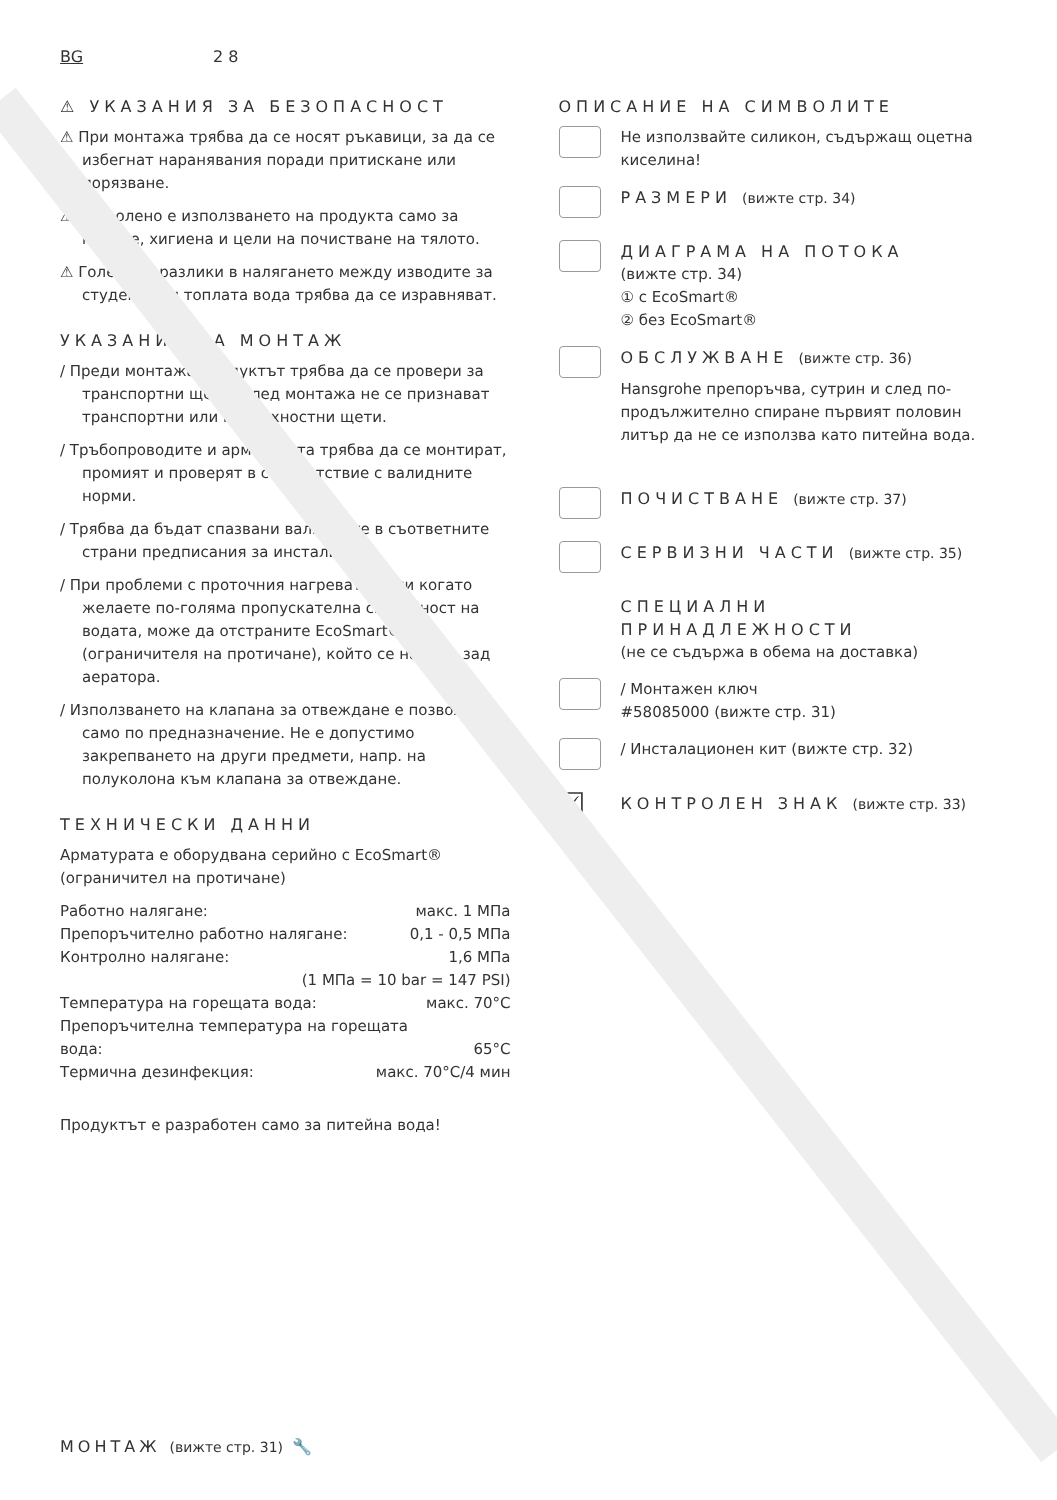BG 2 8
⚠ УКАЗАНИЯ ЗА БЕЗОПАСНОСТ
⚠ При монтажа трябва да се носят ръкавици, за да се избегнат наранявания поради притискане или порязване.
⚠ Позволено е използването на продукта само за къпане, хигиена и цели на почистване на тялото.
⚠ Големите разлики в налягането между изводите за студената и топлата вода трябва да се изравняват.
УКАЗАНИЯ ЗА МОНТАЖ
/ Преди монтажа продуктът трябва да се провери за транспортни щети. След монтажа не се признават транспортни или повърхностни щети.
/ Тръбопроводите и арматурата трябва да се монтират, промият и проверят в съответствие с валидните норми.
/ Трябва да бъдат спазвани валидните в съответните страни предписания за инсталиране.
/ При проблеми с проточния нагревател или когато желаете по-голяма пропускателна способност на водата, може да отстраните EcoSmart® (ограничителя на протичане), който се намира зад аератора.
/ Използването на клапана за отвеждане е позволено само по предназначение. Не е допустимо закрепването на други предмети, напр. на полуколона към клапана за отвеждане.
ТЕХНИЧЕСКИ ДАННИ
Арматурата е оборудвана серийно с EcoSmart® (ограничител на протичане)
Работно налягане: макс. 1 МПа
Препоръчително работно налягане: 0,1 - 0,5 МПа
Контролно налягане: 1,6 МПа
(1 МПа = 10 bar = 147 PSI)
Температура на горещата вода: макс. 70°C
Препоръчителна температура на горещата
вода: 65°C
Термична дезинфекция: макс. 70°C/4 мин
Продуктът е разработен само за питейна вода!
ОПИСАНИЕ НА СИМВОЛИТЕ
Не използвайте силикон, съдържащ оцетна киселина!
РАЗМЕРИ (вижте стр. 34)
ДИАГРАМА НА ПОТОКА
(вижте стр. 34)
① с EcoSmart®
② без EcoSmart®
ОБСЛУЖВАНЕ (вижте стр. 36)
Hansgrohe препоръчва, сутрин и след по-продължително спиране първият половин литър да не се използва като питейна вода.
ПОЧИСТВАНЕ (вижте стр. 37)
СЕРВИЗНИ ЧАСТИ (вижте стр. 35)
СПЕЦИАЛНИ ПРИНАДЛЕЖНОСТИ
(не се съдържа в обема на доставка)
/ Монтажен ключ
#58085000 (вижте стр. 31)
/ Инсталационен кит (вижте стр. 32)
☑
КОНТРОЛЕН ЗНАК (вижте стр. 33)
МОНТАЖ (вижте стр. 31) 🔧